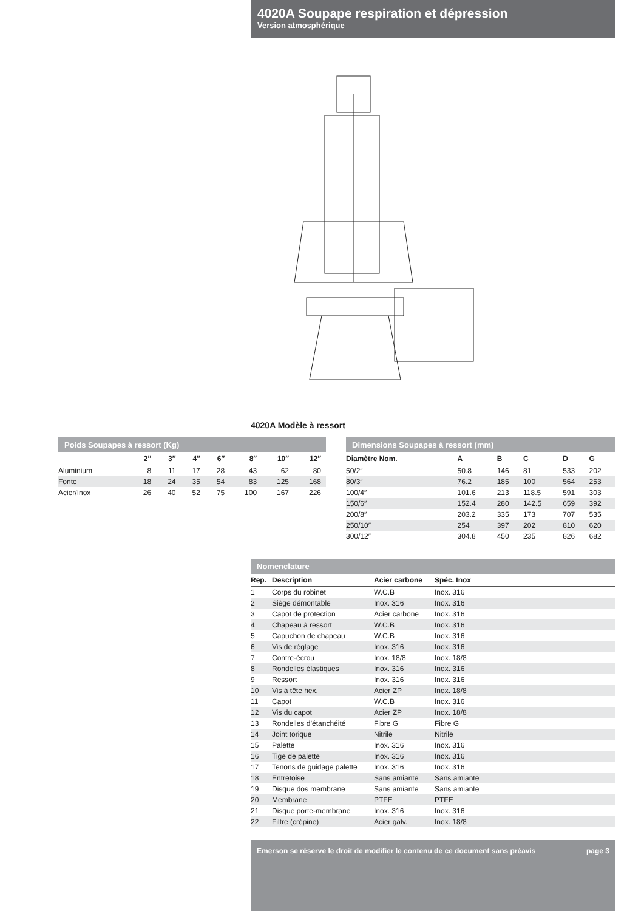4020A Soupape respiration et dépression
Version atmosphérique
4020A Modèle à ressort
Poids Soupapes à ressort (Kg)
| | 2″ | 3″ | 4″ | 6″ | 8″ | 10″ | 12″ |
| --- | --- | --- | --- | --- | --- | --- | --- |
| Aluminium | 8 | 11 | 17 | 28 | 43 | 62 | 80 |
| Fonte | 18 | 24 | 35 | 54 | 83 | 125 | 168 |
| Acier/Inox | 26 | 40 | 52 | 75 | 100 | 167 | 226 |
Dimensions Soupapes à ressort (mm)
| Diamètre Nom. | A | B | C | D | G |
| --- | --- | --- | --- | --- | --- |
| 50/2″ | 50.8 | 146 | 81 | 533 | 202 |
| 80/3″ | 76.2 | 185 | 100 | 564 | 253 |
| 100/4″ | 101.6 | 213 | 118.5 | 591 | 303 |
| 150/6″ | 152.4 | 280 | 142.5 | 659 | 392 |
| 200/8″ | 203.2 | 335 | 173 | 707 | 535 |
| 250/10″ | 254 | 397 | 202 | 810 | 620 |
| 300/12″ | 304.8 | 450 | 235 | 826 | 682 |
Nomenclature
| Rep. | Description | Acier carbone | Spéc. Inox |
| --- | --- | --- | --- |
| 1 | Corps du robinet | W.C.B | Inox. 316 |
| 2 | Siège démontable | Inox. 316 | Inox. 316 |
| 3 | Capot de protection | Acier carbone | Inox. 316 |
| 4 | Chapeau à ressort | W.C.B | Inox. 316 |
| 5 | Capuchon de chapeau | W.C.B | Inox. 316 |
| 6 | Vis de réglage | Inox. 316 | Inox. 316 |
| 7 | Contre-écrou | Inox. 18/8 | Inox. 18/8 |
| 8 | Rondelles élastiques | Inox. 316 | Inox. 316 |
| 9 | Ressort | Inox. 316 | Inox. 316 |
| 10 | Vis à tête hex. | Acier ZP | Inox. 18/8 |
| 11 | Capot | W.C.B | Inox. 316 |
| 12 | Vis du capot | Acier ZP | Inox. 18/8 |
| 13 | Rondelles d’étanchéité | Fibre G | Fibre G |
| 14 | Joint torique | Nitrile | Nitrile |
| 15 | Palette | Inox. 316 | Inox. 316 |
| 16 | Tige de palette | Inox. 316 | Inox. 316 |
| 17 | Tenons de guidage palette | Inox. 316 | Inox. 316 |
| 18 | Entretoise | Sans amiante | Sans amiante |
| 19 | Disque dos membrane | Sans amiante | Sans amiante |
| 20 | Membrane | PTFE | PTFE |
| 21 | Disque porte-membrane | Inox. 316 | Inox. 316 |
| 22 | Filtre (crépine) | Acier galv. | Inox. 18/8 |
Emerson se réserve le droit de modifier le contenu de ce document sans préavis page 3